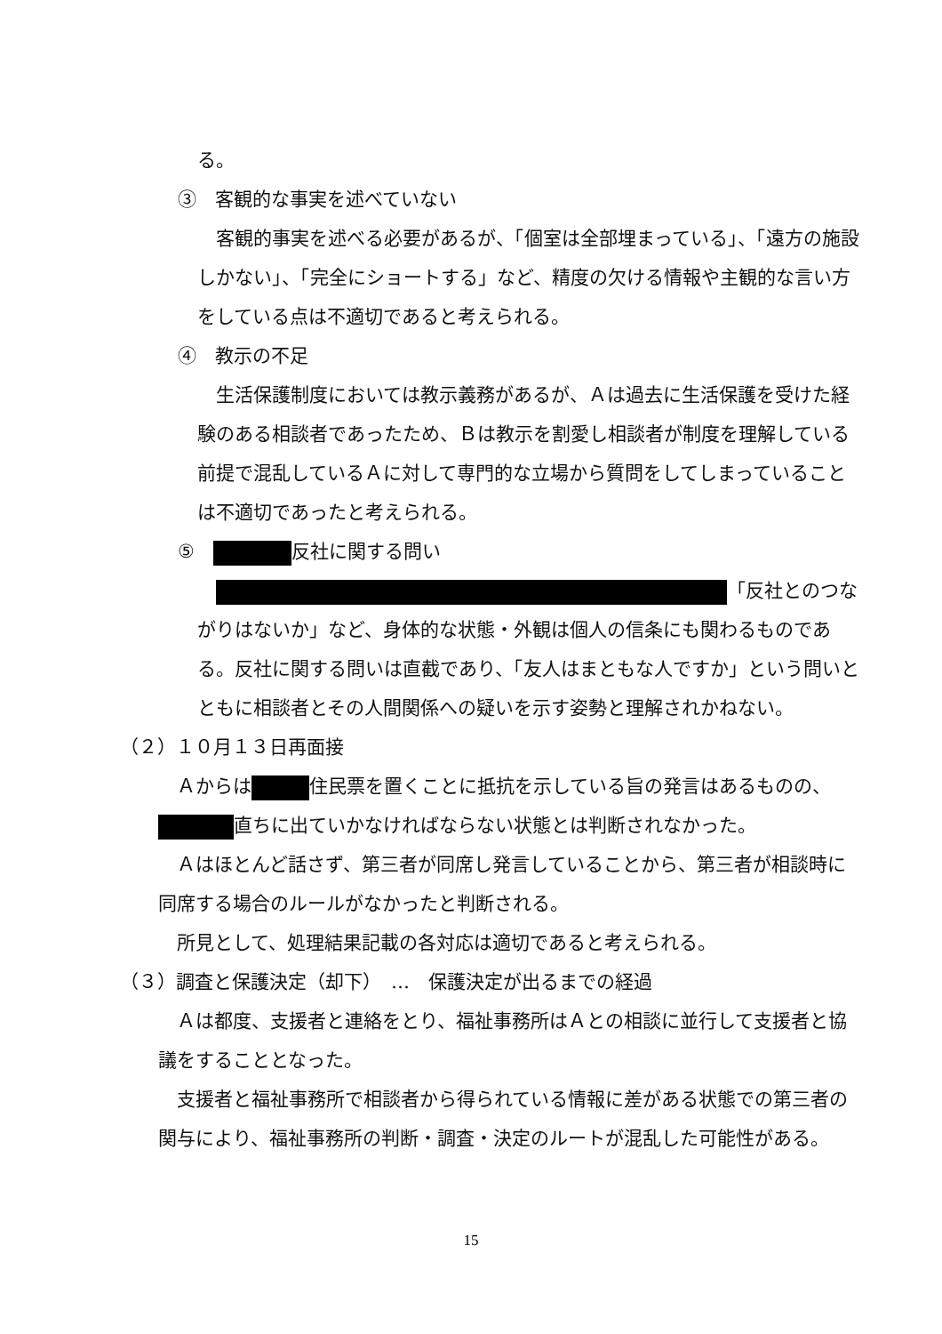る。
③　客観的な事実を述べていない
　客観的事実を述べる必要があるが、「個室は全部埋まっている」、「遠方の施設しかない」、「完全にショートする」など、精度の欠ける情報や主観的な言い方をしている点は不適切であると考えられる。
④　教示の不足
　生活保護制度においては教示義務があるが、Ａは過去に生活保護を受けた経験のある相談者であったため、Ｂは教示を割愛し相談者が制度を理解している前提で混乱しているＡに対して専門的な立場から質問をしてしまっていることは不適切であったと考えられる。
⑤　 反社に関する問い
　 「反社とのつながりはないか」など、身体的な状態・外観は個人の信条にも関わるものである。反社に関する問いは直截であり、「友人はまともな人ですか」という問いとともに相談者とその人間関係への疑いを示す姿勢と理解されかねない。
（２）１０月１３日再面接
　Ａからは 住民票を置くことに抵抗を示している旨の発言はあるものの、 直ちに出ていかなければならない状態とは判断されなかった。
　Ａはほとんど話さず、第三者が同席し発言していることから、第三者が相談時に同席する場合のルールがなかったと判断される。
　所見として、処理結果記載の各対応は適切であると考えられる。
（３）調査と保護決定（却下）　…　保護決定が出るまでの経過
　Ａは都度、支援者と連絡をとり、福祉事務所はＡとの相談に並行して支援者と協議をすることとなった。
　支援者と福祉事務所で相談者から得られている情報に差がある状態での第三者の関与により、福祉事務所の判断・調査・決定のルートが混乱した可能性がある。
15